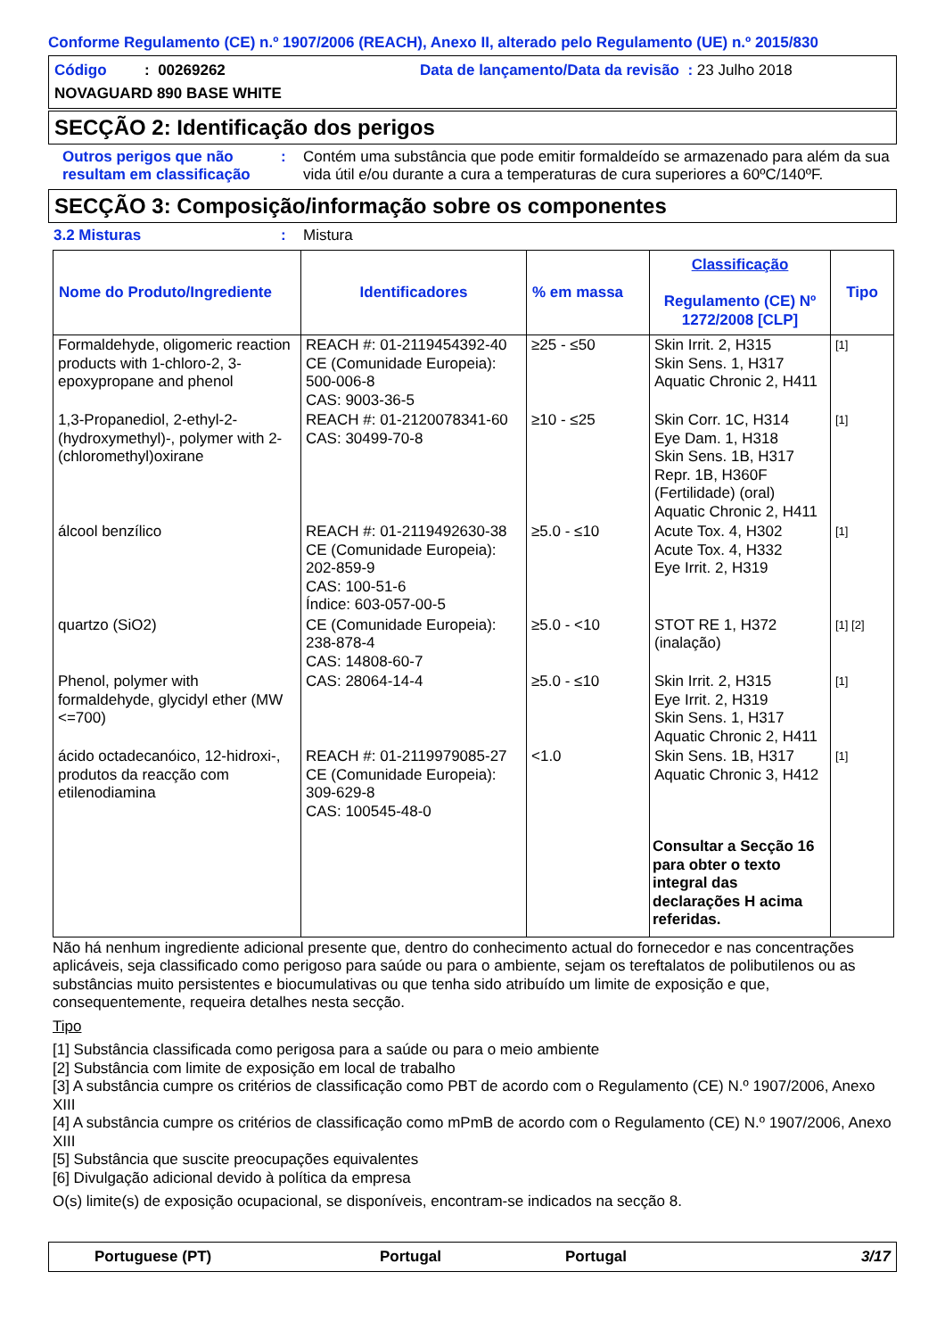Conforme Regulamento (CE) n.º 1907/2006 (REACH), Anexo II, alterado pelo Regulamento (UE) n.º 2015/830
Código : 00269262
Data de lançamento/Data da revisão : 23 Julho 2018
NOVAGUARD 890 BASE WHITE
SECÇÃO 2: Identificação dos perigos
Outros perigos que não resultam em classificação
: Contém uma substância que pode emitir formaldeído se armazenado para além da sua vida útil e/ou durante a cura a temperaturas de cura superiores a 60ºC/140ºF.
SECÇÃO 3: Composição/informação sobre os componentes
3.2 Misturas : Mistura
| Nome do Produto/Ingrediente | Identificadores | % em massa | Classificação Regulamento (CE) Nº 1272/2008 [CLP] | Tipo |
| --- | --- | --- | --- | --- |
| Formaldehyde, oligomeric reaction products with 1-chloro-2, 3-epoxypropane and phenol | REACH #: 01-2119454392-40 CE (Comunidade Europeia): 500-006-8 CAS: 9003-36-5 | ≥25 - ≤50 | Skin Irrit. 2, H315 Skin Sens. 1, H317 Aquatic Chronic 2, H411 | [1] |
| 1,3-Propanediol, 2-ethyl-2-(hydroxymethyl)-, polymer with 2-(chloromethyl)oxirane | REACH #: 01-2120078341-60 CAS: 30499-70-8 | ≥10 - ≤25 | Skin Corr. 1C, H314 Eye Dam. 1, H318 Skin Sens. 1B, H317 Repr. 1B, H360F (Fertilidade) (oral) Aquatic Chronic 2, H411 | [1] |
| álcool benzílico | REACH #: 01-2119492630-38 CE (Comunidade Europeia): 202-859-9 CAS: 100-51-6 Índice: 603-057-00-5 | ≥5.0 - ≤10 | Acute Tox. 4, H302 Acute Tox. 4, H332 Eye Irrit. 2, H319 | [1] |
| quartzo (SiO2) | CE (Comunidade Europeia): 238-878-4 CAS: 14808-60-7 | ≥5.0 - <10 | STOT RE 1, H372 (inalação) | [1] [2] |
| Phenol, polymer with formaldehyde, glycidyl ether (MW <=700) | CAS: 28064-14-4 | ≥5.0 - ≤10 | Skin Irrit. 2, H315 Eye Irrit. 2, H319 Skin Sens. 1, H317 Aquatic Chronic 2, H411 | [1] |
| ácido octadecanóico, 12-hidroxi-, produtos da reacção com etilenodiamina | REACH #: 01-2119979085-27 CE (Comunidade Europeia): 309-629-8 CAS: 100545-48-0 | <1.0 | Skin Sens. 1B, H317 Aquatic Chronic 3, H412 | [1] |
| | | | Consultar a Secção 16 para obter o texto integral das declarações H acima referidas. | |
Não há nenhum ingrediente adicional presente que, dentro do conhecimento actual do fornecedor e nas concentrações aplicáveis, seja classificado como perigoso para saúde ou para o ambiente, sejam os tereftalatos de polibutilenos ou as substâncias muito persistentes e biocumulativas ou que tenha sido atribuído um limite de exposição e que, consequentemente, requeira detalhes nesta secção.
Tipo
[1] Substância classificada como perigosa para a saúde ou para o meio ambiente
[2] Substância com limite de exposição em local de trabalho
[3] A substância cumpre os critérios de classificação como PBT de acordo com o Regulamento (CE) N.º 1907/2006, Anexo XIII
[4] A substância cumpre os critérios de classificação como mPmB de acordo com o Regulamento (CE) N.º 1907/2006, Anexo XIII
[5] Substância que suscite preocupações equivalentes
[6] Divulgação adicional devido à política da empresa
O(s) limite(s) de exposição ocupacional, se disponíveis, encontram-se indicados na secção 8.
Portuguese (PT) Portugal Portugal 3/17